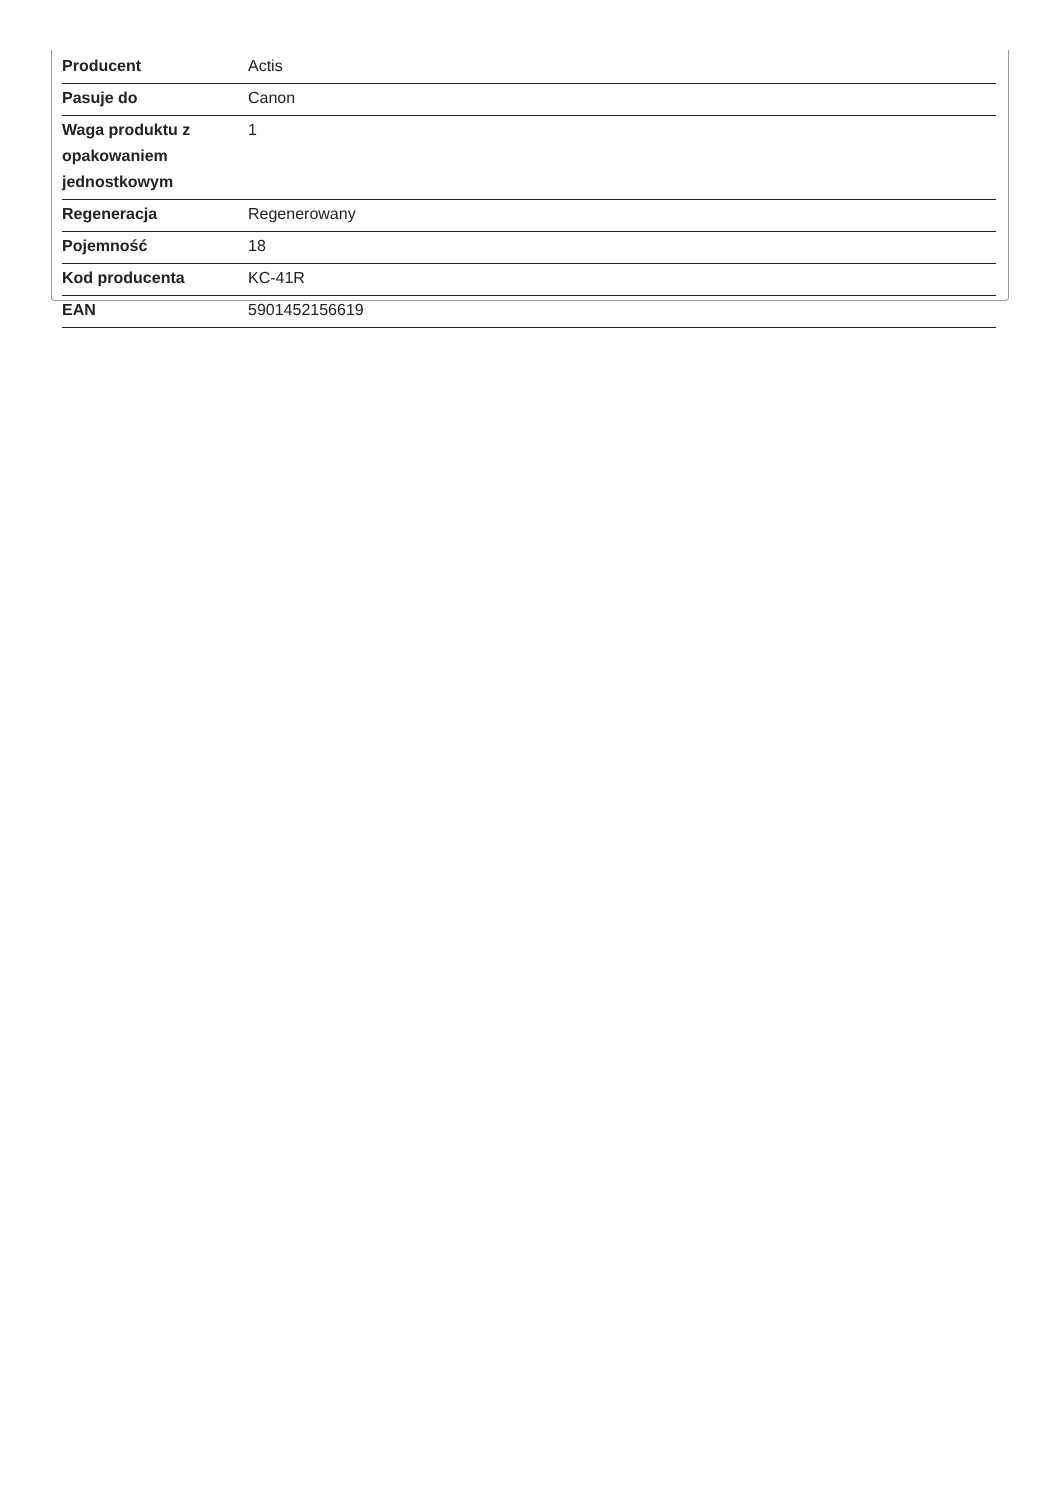| Producent | Actis |
| Pasuje do | Canon |
| Waga produktu z opakowaniem jednostkowym | 1 |
| Regeneracja | Regenerowany |
| Pojemność | 18 |
| Kod producenta | KC-41R |
| EAN | 5901452156619 |